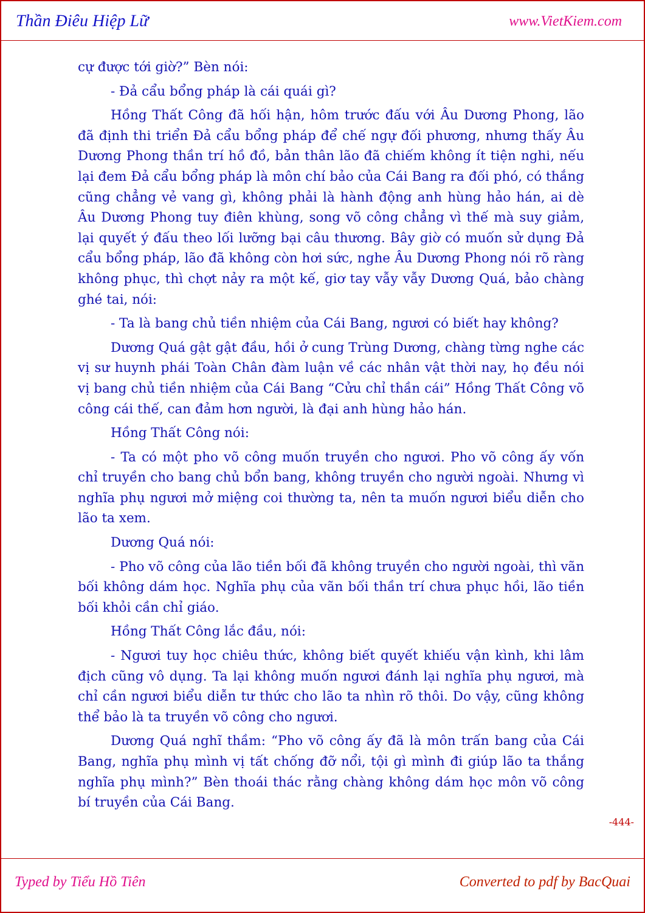Thần Điêu Hiệp Lữ www.VietKiem.com
cự được tới giờ?” Bèn nói:
- Đả cẩu bổng pháp là cái quái gì?
Hồng Thất Công đã hối hận, hôm trước đấu với Âu Dương Phong, lão đã định thi triển Đả cẩu bổng pháp để chế ngự đối phương, nhưng thấy Âu Dương Phong thần trí hồ đồ, bản thân lão đã chiếm không ít tiện nghi, nếu lại đem Đả cẩu bổng pháp là môn chí bảo của Cái Bang ra đối phó, có thắng cũng chẳng vẻ vang gì, không phải là hành động anh hùng hảo hán, ai dè Âu Dương Phong tuy điên khùng, song võ công chẳng vì thế mà suy giảm, lại quyết ý đấu theo lối lưỡng bại câu thương. Bây giờ có muốn sử dụng Đả cẩu bổng pháp, lão đã không còn hơi sức, nghe Âu Dương Phong nói rõ ràng không phục, thì chợt nảy ra một kế, giơ tay vẫy vẫy Dương Quá, bảo chàng ghé tai, nói:
- Ta là bang chủ tiền nhiệm của Cái Bang, ngươi có biết hay không?
Dương Quá gật gật đầu, hồi ở cung Trùng Dương, chàng từng nghe các vị sư huynh phái Toàn Chân đàm luận về các nhân vật thời nay, họ đều nói vị bang chủ tiền nhiệm của Cái Bang “Cửu chỉ thần cái” Hồng Thất Công võ công cái thế, can đảm hơn người, là đại anh hùng hảo hán.
Hồng Thất Công nói:
- Ta có một pho võ công muốn truyền cho ngươi. Pho võ công ấy vốn chỉ truyền cho bang chủ bổn bang, không truyền cho người ngoài. Nhưng vì nghĩa phụ ngươi mở miệng coi thường ta, nên ta muốn ngươi biểu diễn cho lão ta xem.
Dương Quá nói:
- Pho võ công của lão tiền bối đã không truyền cho người ngoài, thì vãn bối không dám học. Nghĩa phụ của vãn bối thần trí chưa phục hồi, lão tiền bối khỏi cần chỉ giáo.
Hồng Thất Công lắc đầu, nói:
- Ngươi tuy học chiêu thức, không biết quyết khiếu vận kình, khi lâm địch cũng vô dụng. Ta lại không muốn ngươi đánh lại nghĩa phụ ngươi, mà chỉ cần ngươi biểu diễn tư thức cho lão ta nhìn rõ thôi. Do vậy, cũng không thể bảo là ta truyền võ công cho ngươi.
Dương Quá nghĩ thầm: “Pho võ công ấy đã là môn trấn bang của Cái Bang, nghĩa phụ mình vị tất chống đỡ nổi, tội gì mình đi giúp lão ta thắng nghĩa phụ mình?” Bèn thoái thác rằng chàng không dám học môn võ công bí truyền của Cái Bang.
-444-
Typed by Tiểu Hồ Tiên Converted to pdf by BacQuai